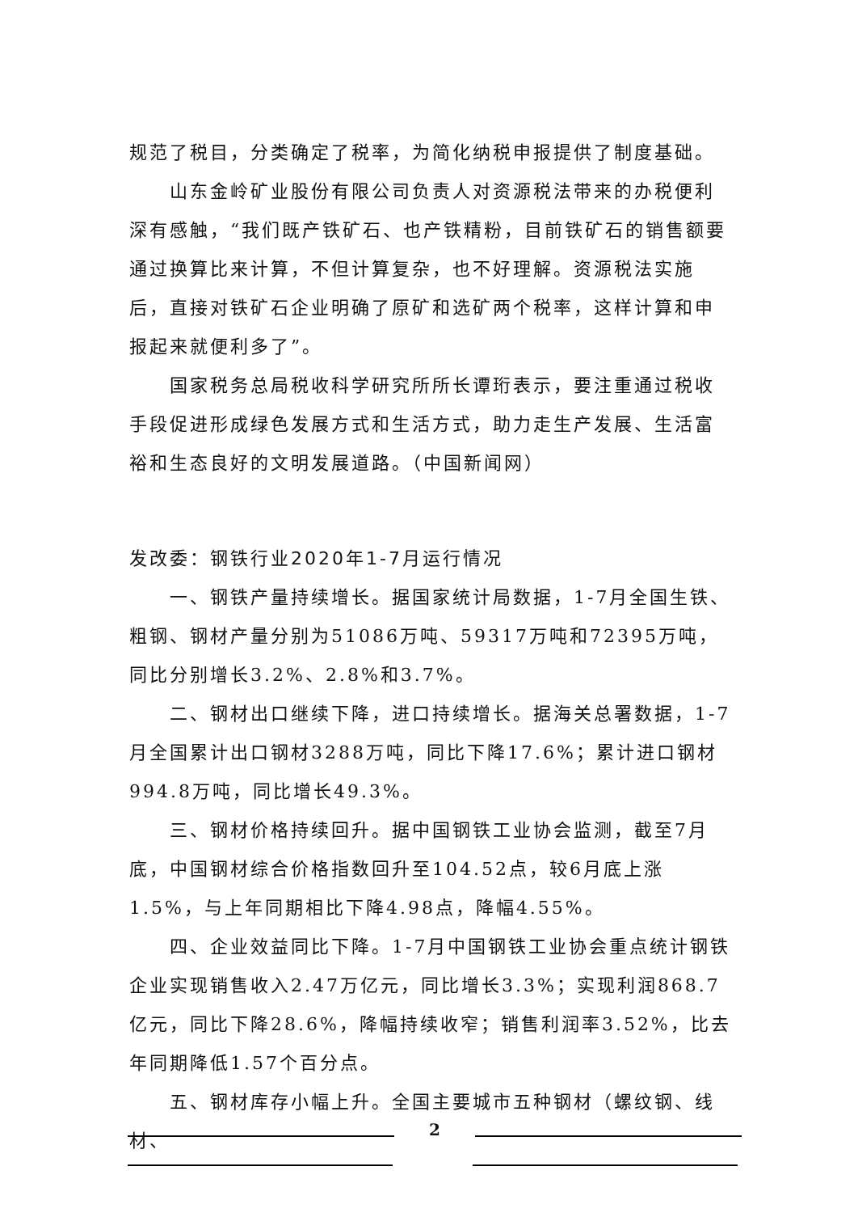规范了税目，分类确定了税率，为简化纳税申报提供了制度基础。
山东金岭矿业股份有限公司负责人对资源税法带来的办税便利深有感触，“我们既产铁矿石、也产铁精粉，目前铁矿石的销售额要通过换算比来计算，不但计算复杂，也不好理解。资源税法实施后，直接对铁矿石企业明确了原矿和选矿两个税率，这样计算和申报起来就便利多了”。
国家税务总局税收科学研究所所长谭珩表示，要注重通过税收手段促进形成绿色发展方式和生活方式，助力走生产发展、生活富裕和生态良好的文明发展道路。（中国新闻网）
发改委：钢铁行业2020年1-7月运行情况
一、钢铁产量持续增长。据国家统计局数据，1-7月全国生铁、粗钢、钢材产量分别为51086万吨、59317万吨和72395万吨，同比分别增长3.2%、2.8%和3.7%。
二、钢材出口继续下降，进口持续增长。据海关总署数据，1-7月全国累计出口钢材3288万吨，同比下降17.6%；累计进口钢材994.8万吨，同比增长49.3%。
三、钢材价格持续回升。据中国钢铁工业协会监测，截至7月底，中国钢材综合价格指数回升至104.52点，较6月底上涨1.5%，与上年同期相比下降4.98点，降幅4.55%。
四、企业效益同比下降。1-7月中国钢铁工业协会重点统计钢铁企业实现销售收入2.47万亿元，同比增长3.3%；实现利润868.7亿元，同比下降28.6%，降幅持续收窄；销售利润率3.52%，比去年同期降低1.57个百分点。
五、钢材库存小幅上升。全国主要城市五种钢材（螺纹钢、线材、
2